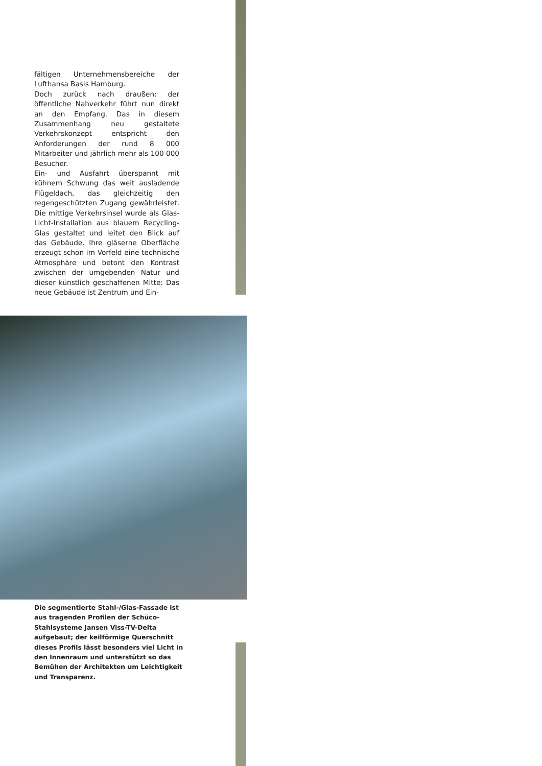fältigen Unternehmensbereiche der Lufthansa Basis Hamburg.
Doch zurück nach draußen: der öffentliche Nahverkehr führt nun direkt an den Empfang. Das in diesem Zusammenhang neu gestaltete Verkehrskonzept entspricht den Anforderungen der rund 8 000 Mitarbeiter und jährlich mehr als 100 000 Besucher.
Ein- und Ausfahrt überspannt mit kühnem Schwung das weit ausladende Flügeldach, das gleichzeitig den regengeschützten Zugang gewährleistet. Die mittige Verkehrsinsel wurde als Glas-Licht-Installation aus blauem Recycling-Glas gestaltet und leitet den Blick auf das Gebäude. Ihre gläserne Oberfläche erzeugt schon im Vorfeld eine technische Atmosphäre und betont den Kontrast zwischen der umgebenden Natur und dieser künstlich geschaffenen Mitte: Das neue Gebäude ist Zentrum und Ein-
Die segmentierte Stahl-/Glas-Fassade ist aus tragenden Profilen der Schüco-Stahlsysteme Jansen Viss-TV-Delta aufgebaut; der keilförmige Querschnitt dieses Profils lässt besonders viel Licht in den Innenraum und unterstützt so das Bemühen der Architekten um Leichtigkeit und Transparenz.